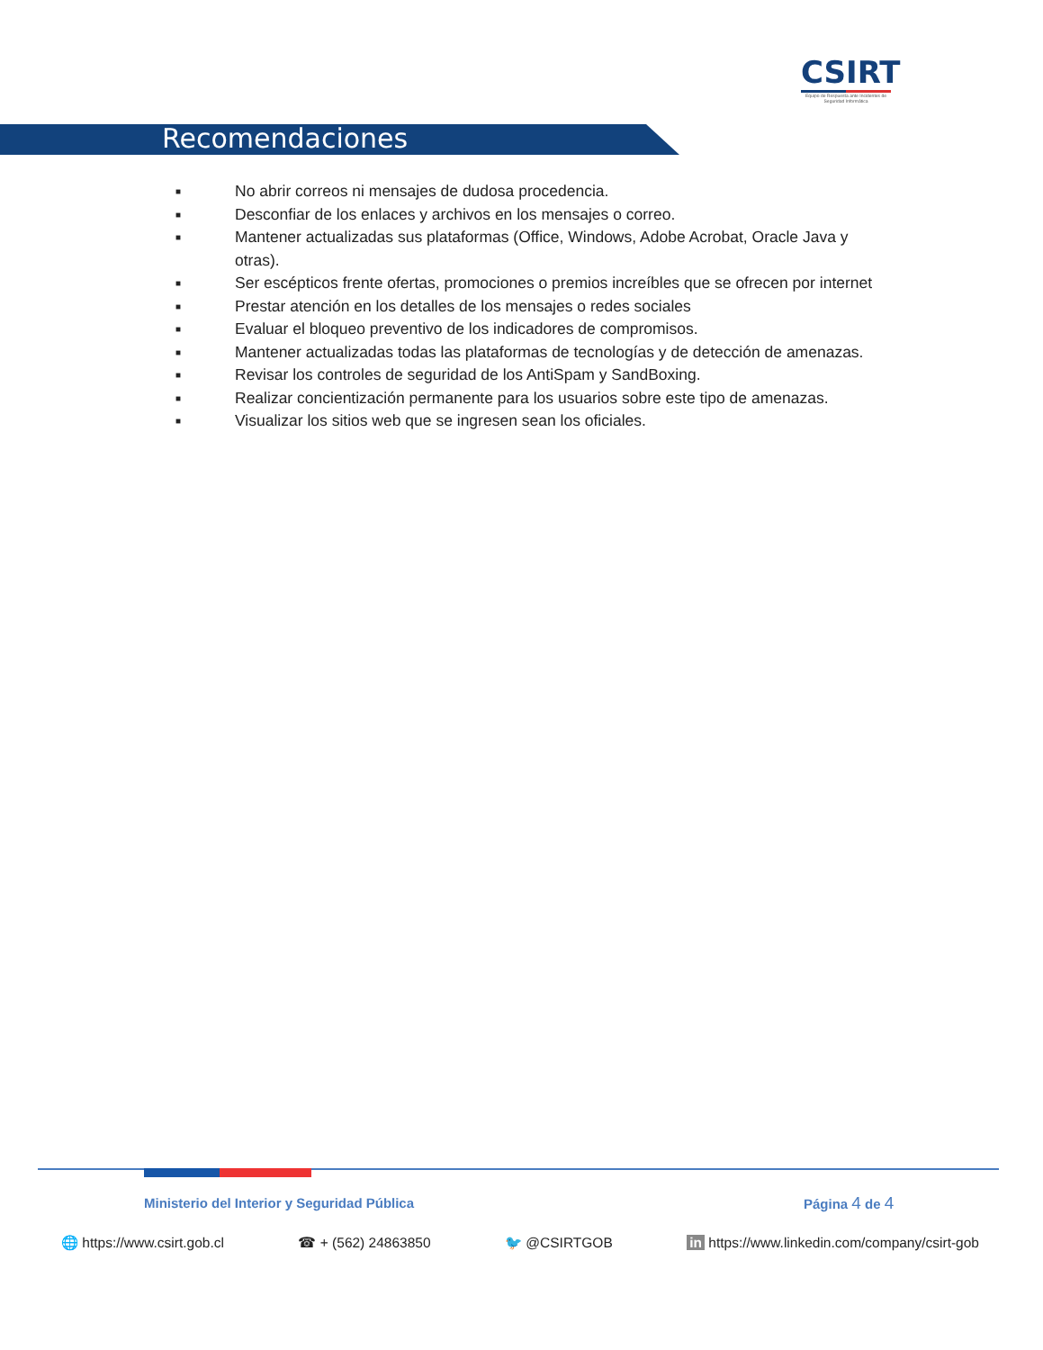CSIRT
Equipo de Respuesta ante Incidentes de Seguridad Informática
Recomendaciones
■ No abrir correos ni mensajes de dudosa procedencia.
■ Desconfiar de los enlaces y archivos en los mensajes o correo.
■ Mantener actualizadas sus plataformas (Office, Windows, Adobe Acrobat, Oracle Java y otras).
■ Ser escépticos frente ofertas, promociones o premios increíbles que se ofrecen por internet
■ Prestar atención en los detalles de los mensajes o redes sociales
■ Evaluar el bloqueo preventivo de los indicadores de compromisos.
■ Mantener actualizadas todas las plataformas de tecnologías y de detección de amenazas.
■ Revisar los controles de seguridad de los AntiSpam y SandBoxing.
■ Realizar concientización permanente para los usuarios sobre este tipo de amenazas.
■ Visualizar los sitios web que se ingresen sean los oficiales.
Ministerio del Interior y Seguridad Pública
Página 4 de 4
🌐 https://www.csirt.gob.cl ☎ + (562) 24863850 🐦 @CSIRTGOB in https://www.linkedin.com/company/csirt-gob